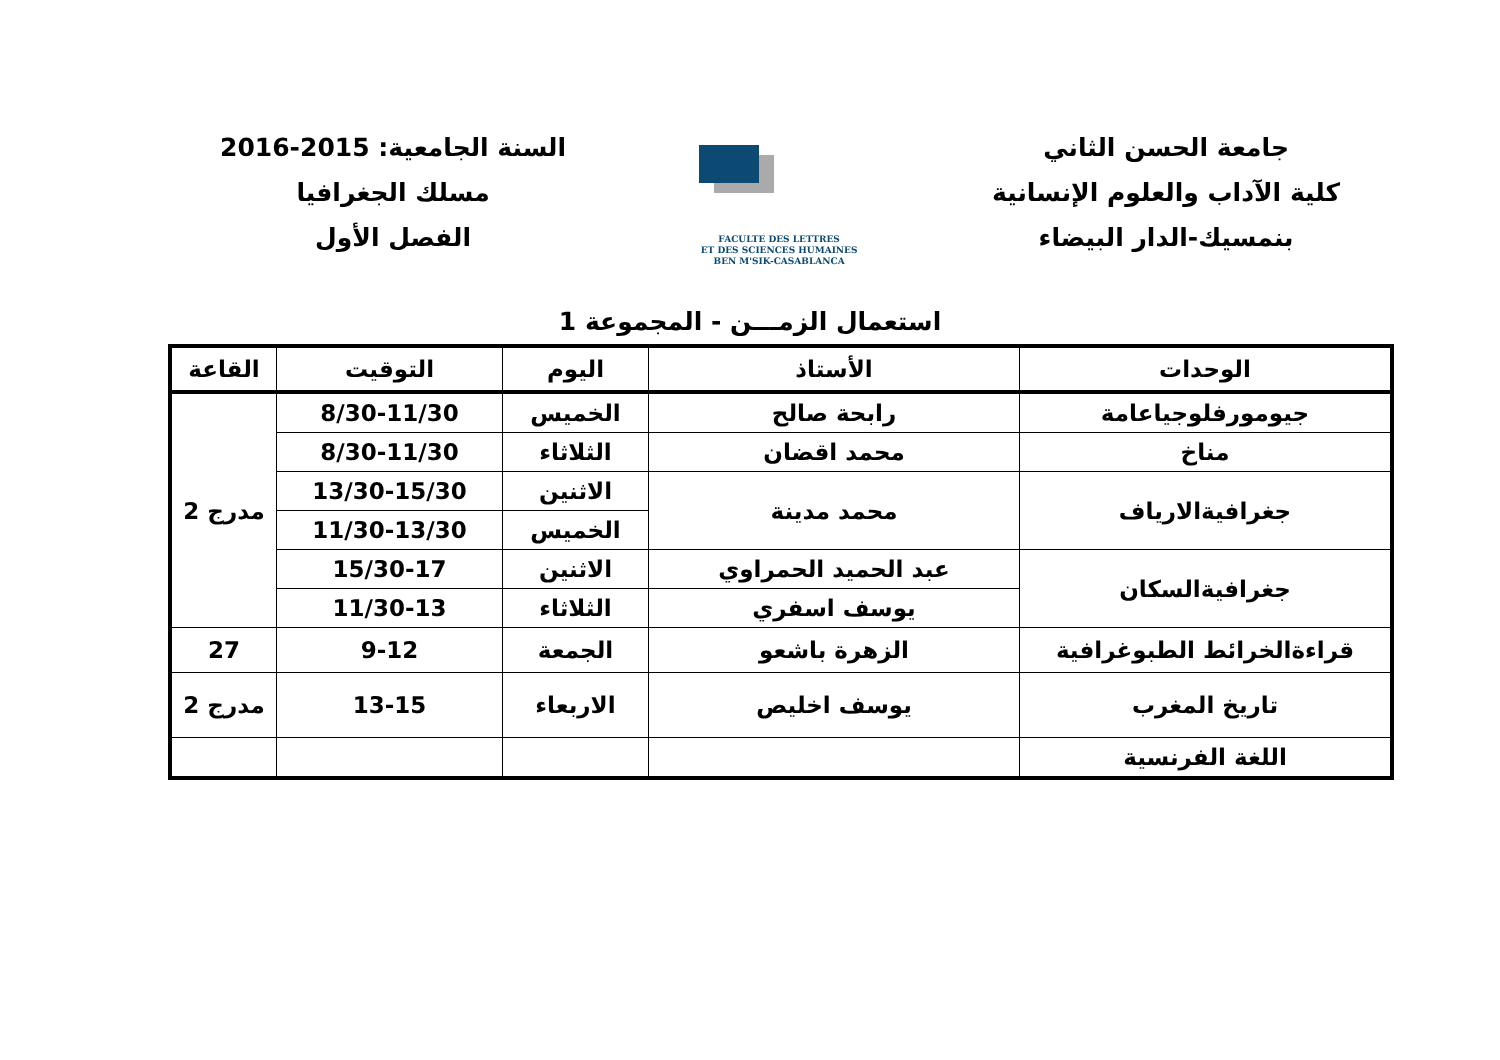جامعة الحسن الثاني
كلية الآداب والعلوم الإنسانية
بنمسيك-الدار البيضاء
FACULTE DES LETTRES
ET DES SCIENCES HUMAINES
BEN M'SIK-CASABLANCA
السنة الجامعية: 2015-2016
مسلك الجغرافيا
الفصل الأول
استعمال الزمـــن - المجموعة 1
| الوحدات | الأستاذ | اليوم | التوقيت | القاعة |
| --- | --- | --- | --- | --- |
| جيومورفلوجياعامة | رابحة صالح | الخميس | 8/30-11/30 | مدرج 2 |
| مناخ | محمد اقضان | الثلاثاء | 8/30-11/30 | |
| جغرافيةالارياف | محمد مدينة | الاثنين | 13/30-15/30 | |
| | | الخميس | 11/30-13/30 | |
| جغرافيةالسكان | عبد الحميد الحمراوي | الاثنين | 15/30-17 | |
| | يوسف اسفري | الثلاثاء | 11/30-13 | |
| قراءةالخرائط الطبوغرافية | الزهرة باشعو | الجمعة | 9-12 | 27 |
| تاريخ المغرب | يوسف اخليص | الاربعاء | 13-15 | مدرج 2 |
| اللغة الفرنسية | | | | |